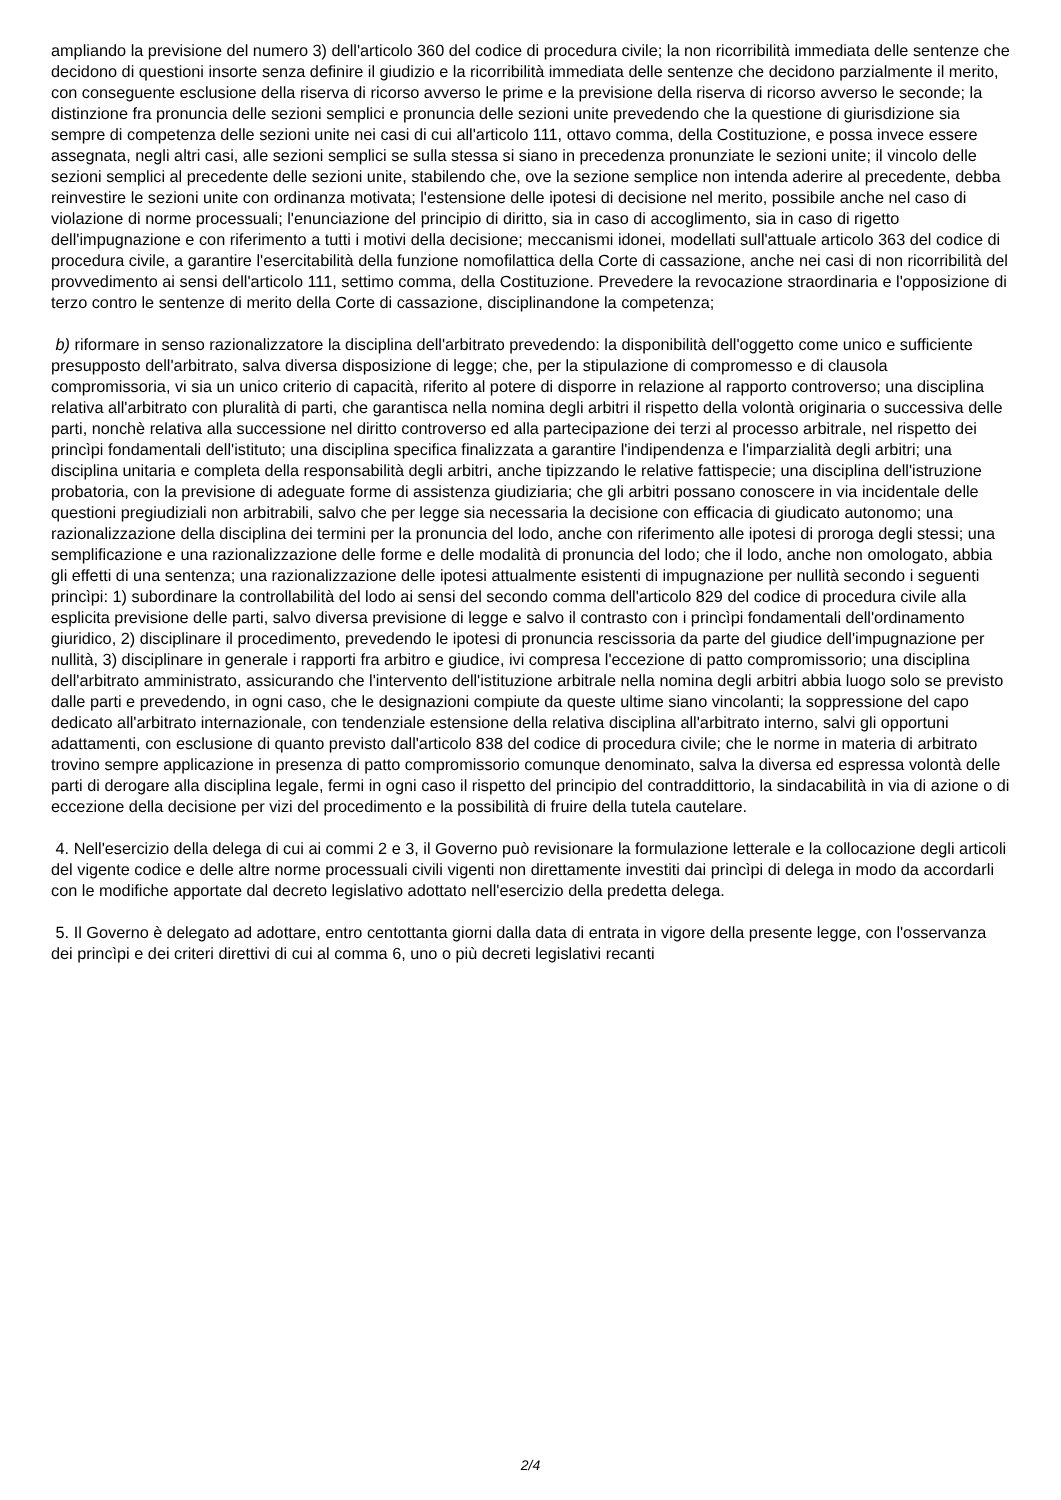ampliando la previsione del numero 3) dell'articolo 360 del codice di procedura civile; la non ricorribilità immediata delle sentenze che decidono di questioni insorte senza definire il giudizio e la ricorribilità immediata delle sentenze che decidono parzialmente il merito, con conseguente esclusione della riserva di ricorso avverso le prime e la previsione della riserva di ricorso avverso le seconde; la distinzione fra pronuncia delle sezioni semplici e pronuncia delle sezioni unite prevedendo che la questione di giurisdizione sia sempre di competenza delle sezioni unite nei casi di cui all'articolo 111, ottavo comma, della Costituzione, e possa invece essere assegnata, negli altri casi, alle sezioni semplici se sulla stessa si siano in precedenza pronunziate le sezioni unite; il vincolo delle sezioni semplici al precedente delle sezioni unite, stabilendo che, ove la sezione semplice non intenda aderire al precedente, debba reinvestire le sezioni unite con ordinanza motivata; l'estensione delle ipotesi di decisione nel merito, possibile anche nel caso di violazione di norme processuali; l'enunciazione del principio di diritto, sia in caso di accoglimento, sia in caso di rigetto dell'impugnazione e con riferimento a tutti i motivi della decisione; meccanismi idonei, modellati sull'attuale articolo 363 del codice di procedura civile, a garantire l'esercitabilità della funzione nomofilattica della Corte di cassazione, anche nei casi di non ricorribilità del provvedimento ai sensi dell'articolo 111, settimo comma, della Costituzione. Prevedere la revocazione straordinaria e l'opposizione di terzo contro le sentenze di merito della Corte di cassazione, disciplinandone la competenza;
b) riformare in senso razionalizzatore la disciplina dell'arbitrato prevedendo: la disponibilità dell'oggetto come unico e sufficiente presupposto dell'arbitrato, salva diversa disposizione di legge; che, per la stipulazione di compromesso e di clausola compromissoria, vi sia un unico criterio di capacità, riferito al potere di disporre in relazione al rapporto controverso; una disciplina relativa all'arbitrato con pluralità di parti, che garantisca nella nomina degli arbitri il rispetto della volontà originaria o successiva delle parti, nonchè relativa alla successione nel diritto controverso ed alla partecipazione dei terzi al processo arbitrale, nel rispetto dei princìpi fondamentali dell'istituto; una disciplina specifica finalizzata a garantire l'indipendenza e l'imparzialità degli arbitri; una disciplina unitaria e completa della responsabilità degli arbitri, anche tipizzando le relative fattispecie; una disciplina dell'istruzione probatoria, con la previsione di adeguate forme di assistenza giudiziaria; che gli arbitri possano conoscere in via incidentale delle questioni pregiudiziali non arbitrabili, salvo che per legge sia necessaria la decisione con efficacia di giudicato autonomo; una razionalizzazione della disciplina dei termini per la pronuncia del lodo, anche con riferimento alle ipotesi di proroga degli stessi; una semplificazione e una razionalizzazione delle forme e delle modalità di pronuncia del lodo; che il lodo, anche non omologato, abbia gli effetti di una sentenza; una razionalizzazione delle ipotesi attualmente esistenti di impugnazione per nullità secondo i seguenti princìpi: 1) subordinare la controllabilità del lodo ai sensi del secondo comma dell'articolo 829 del codice di procedura civile alla esplicita previsione delle parti, salvo diversa previsione di legge e salvo il contrasto con i princìpi fondamentali dell'ordinamento giuridico, 2) disciplinare il procedimento, prevedendo le ipotesi di pronuncia rescissoria da parte del giudice dell'impugnazione per nullità, 3) disciplinare in generale i rapporti fra arbitro e giudice, ivi compresa l'eccezione di patto compromissorio; una disciplina dell'arbitrato amministrato, assicurando che l'intervento dell'istituzione arbitrale nella nomina degli arbitri abbia luogo solo se previsto dalle parti e prevedendo, in ogni caso, che le designazioni compiute da queste ultime siano vincolanti; la soppressione del capo dedicato all'arbitrato internazionale, con tendenziale estensione della relativa disciplina all'arbitrato interno, salvi gli opportuni adattamenti, con esclusione di quanto previsto dall'articolo 838 del codice di procedura civile; che le norme in materia di arbitrato trovino sempre applicazione in presenza di patto compromissorio comunque denominato, salva la diversa ed espressa volontà delle parti di derogare alla disciplina legale, fermi in ogni caso il rispetto del principio del contraddittorio, la sindacabilità in via di azione o di eccezione della decisione per vizi del procedimento e la possibilità di fruire della tutela cautelare.
4. Nell'esercizio della delega di cui ai commi 2 e 3, il Governo può revisionare la formulazione letterale e la collocazione degli articoli del vigente codice e delle altre norme processuali civili vigenti non direttamente investiti dai princìpi di delega in modo da accordarli con le modifiche apportate dal decreto legislativo adottato nell'esercizio della predetta delega.
5. Il Governo è delegato ad adottare, entro centottanta giorni dalla data di entrata in vigore della presente legge, con l'osservanza dei princìpi e dei criteri direttivi di cui al comma 6, uno o più decreti legislativi recanti
2/4